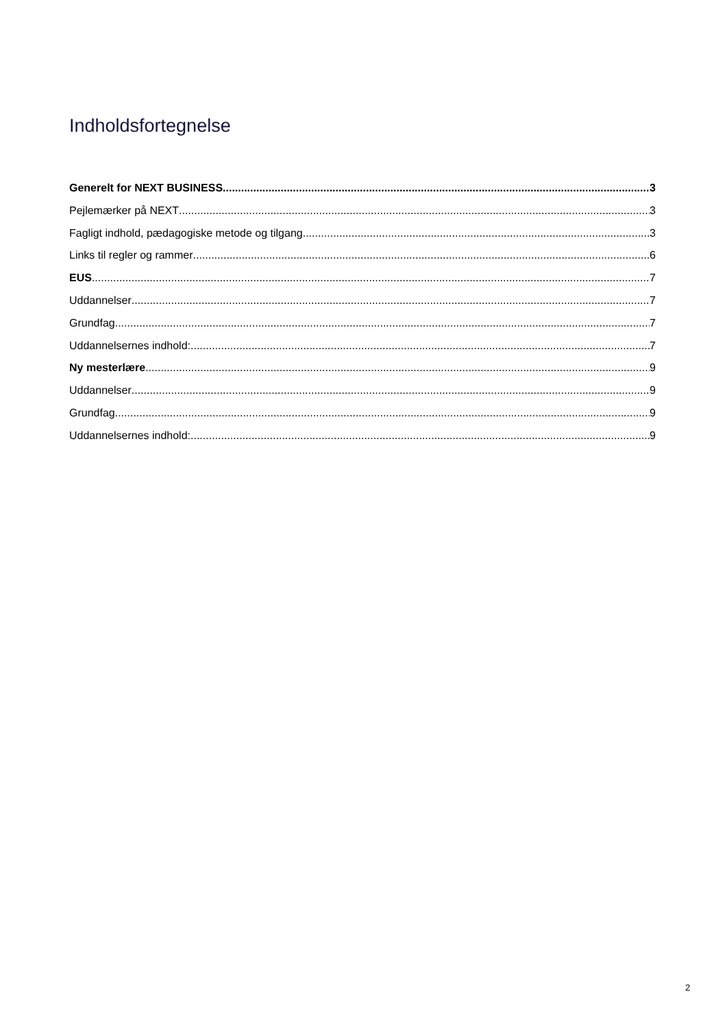Indholdsfortegnelse
Generelt for NEXT BUSINESS 3
Pejlemærker på NEXT 3
Fagligt indhold, pædagogiske metode og tilgang 3
Links til regler og rammer 6
EUS 7
Uddannelser 7
Grundfag 7
Uddannelsernes indhold: 7
Ny mesterlære 9
Uddannelser 9
Grundfag 9
Uddannelsernes indhold: 9
2